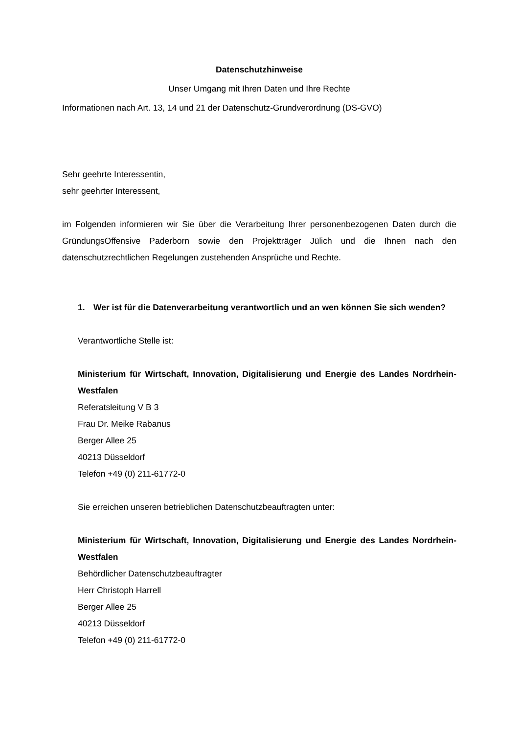Datenschutzhinweise
Unser Umgang mit Ihren Daten und Ihre Rechte
Informationen nach Art. 13, 14 und 21 der Datenschutz-Grundverordnung (DS-GVO)
Sehr geehrte Interessentin,
sehr geehrter Interessent,
im Folgenden informieren wir Sie über die Verarbeitung Ihrer personenbezogenen Daten durch die GründungsOffensive Paderborn sowie den Projektträger Jülich und die Ihnen nach den datenschutzrechtlichen Regelungen zustehenden Ansprüche und Rechte.
1. Wer ist für die Datenverarbeitung verantwortlich und an wen können Sie sich wenden?
Verantwortliche Stelle ist:
Ministerium für Wirtschaft, Innovation, Digitalisierung und Energie des Landes Nordrhein-Westfalen
Referatsleitung V B 3
Frau Dr. Meike Rabanus
Berger Allee 25
40213 Düsseldorf
Telefon +49 (0) 211-61772-0
Sie erreichen unseren betrieblichen Datenschutzbeauftragten unter:
Ministerium für Wirtschaft, Innovation, Digitalisierung und Energie des Landes Nordrhein-Westfalen
Behördlicher Datenschutzbeauftragter
Herr Christoph Harrell
Berger Allee 25
40213 Düsseldorf
Telefon +49 (0) 211-61772-0